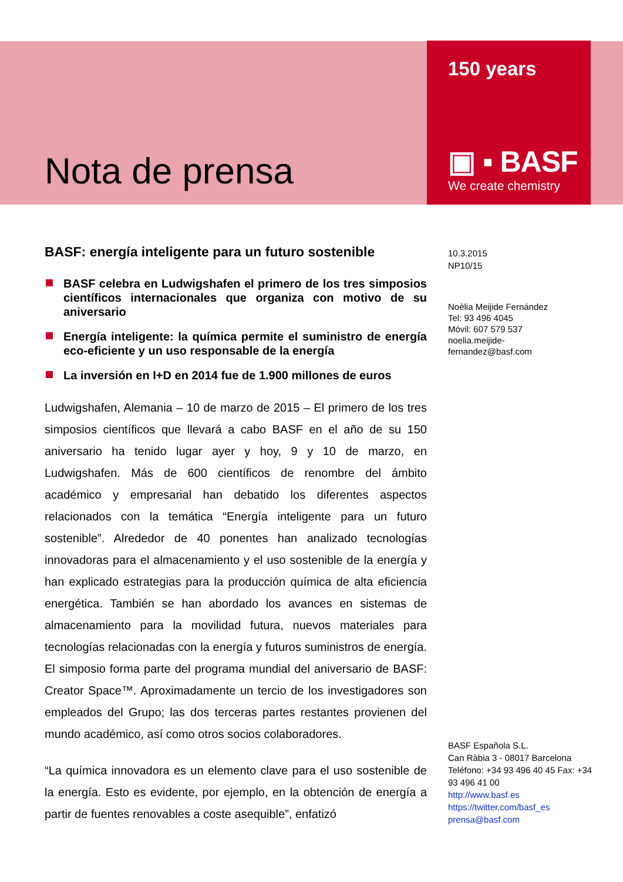Nota de prensa
150 years
▣ ▪ BASF
We create chemistry
BASF: energía inteligente para un futuro sostenible
BASF celebra en Ludwigshafen el primero de los tres simposios científicos internacionales que organiza con motivo de su aniversario
Energía inteligente: la química permite el suministro de energía eco-eficiente y un uso responsable de la energía
La inversión en I+D en 2014 fue de 1.900 millones de euros
Ludwigshafen, Alemania – 10 de marzo de 2015 – El primero de los tres simposios científicos que llevará a cabo BASF en el año de su 150 aniversario ha tenido lugar ayer y hoy, 9 y 10 de marzo, en Ludwigshafen. Más de 600 científicos de renombre del ámbito académico y empresarial han debatido los diferentes aspectos relacionados con la temática “Energía inteligente para un futuro sostenible”. Alrededor de 40 ponentes han analizado tecnologías innovadoras para el almacenamiento y el uso sostenible de la energía y han explicado estrategias para la producción química de alta eficiencia energética. También se han abordado los avances en sistemas de almacenamiento para la movilidad futura, nuevos materiales para tecnologías relacionadas con la energía y futuros suministros de energía. El simposio forma parte del programa mundial del aniversario de BASF: Creator Space™. Aproximadamente un tercio de los investigadores son empleados del Grupo; las dos terceras partes restantes provienen del mundo académico, así como otros socios colaboradores.
“La química innovadora es un elemento clave para el uso sostenible de la energía. Esto es evidente, por ejemplo, en la obtención de energía a partir de fuentes renovables a coste asequible”, enfatizó
10.3.2015
NP10/15
Noèlia Meijide Fernández
Tel: 93 496 4045
Móvil: 607 579 537
noelia.meijide-
fernandez@basf.com
BASF Española S.L.
Can Ràbia 3 - 08017 Barcelona
Teléfono: +34 93 496 40 45 Fax: +34 93 496 41 00
http://www.basf.es
https://twitter.com/basf_es
prensa@basf.com